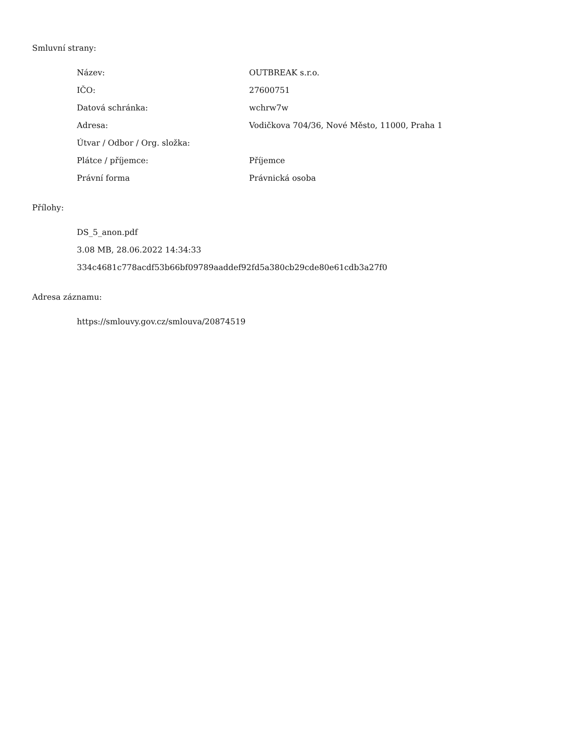Smluvní strany:
| Název: | OUTBREAK s.r.o. |
| IČO: | 27600751 |
| Datová schránka: | wchrw7w |
| Adresa: | Vodičkova 704/36, Nové Město, 11000, Praha 1 |
| Útvar / Odbor / Org. složka: | |
| Plátce / příjemce: | Příjemce |
| Právní forma | Právnická osoba |
Přílohy:
DS_5_anon.pdf
3.08 MB, 28.06.2022 14:34:33
334c4681c778acdf53b66bf09789aaddef92fd5a380cb29cde80e61cdb3a27f0
Adresa záznamu:
https://smlouvy.gov.cz/smlouva/20874519